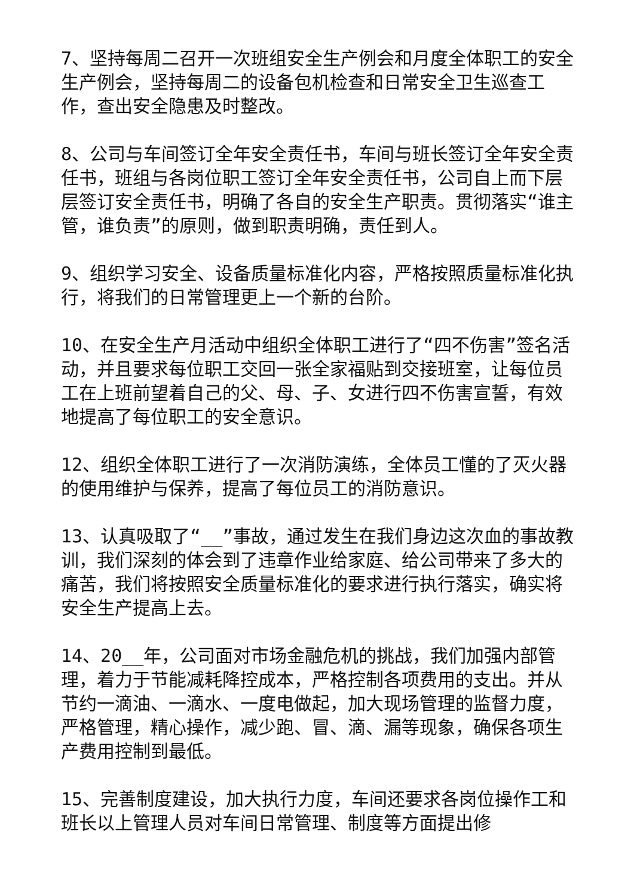7、坚持每周二召开一次班组安全生产例会和月度全体职工的安全生产例会，坚持每周二的设备包机检查和日常安全卫生巡查工作，查出安全隐患及时整改。
8、公司与车间签订全年安全责任书，车间与班长签订全年安全责任书，班组与各岗位职工签订全年安全责任书，公司自上而下层层签订安全责任书，明确了各自的安全生产职责。贯彻落实“谁主管，谁负责”的原则，做到职责明确，责任到人。
9、组织学习安全、设备质量标准化内容，严格按照质量标准化执行，将我们的日常管理更上一个新的台阶。
10、在安全生产月活动中组织全体职工进行了“四不伤害”签名活动，并且要求每位职工交回一张全家福贴到交接班室，让每位员工在上班前望着自己的父、母、子、女进行四不伤害宣誓，有效地提高了每位职工的安全意识。
12、组织全体职工进行了一次消防演练，全体员工懂的了灭火器的使用维护与保养，提高了每位员工的消防意识。
13、认真吸取了“__”事故，通过发生在我们身边这次血的事故教训，我们深刻的体会到了违章作业给家庭、给公司带来了多大的痛苦，我们将按照安全质量标准化的要求进行执行落实，确实将安全生产提高上去。
14、20__年，公司面对市场金融危机的挑战，我们加强内部管理，着力于节能减耗降控成本，严格控制各项费用的支出。并从节约一滴油、一滴水、一度电做起，加大现场管理的监督力度，严格管理，精心操作，减少跑、冒、滴、漏等现象，确保各项生产费用控制到最低。
15、完善制度建设，加大执行力度，车间还要求各岗位操作工和班长以上管理人员对车间日常管理、制度等方面提出修